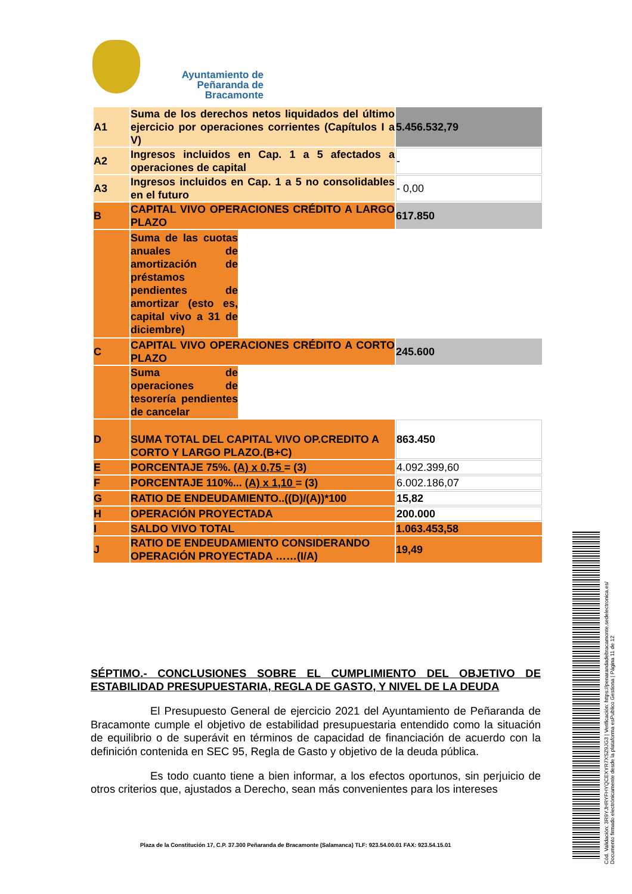Ayuntamiento de
Peñaranda de Bracamonte
| A1 | Suma de los derechos netos liquidados del último ejercicio por operaciones corrientes (Capítulos I a V) | | 5.456.532,79 |
| A2 | Ingresos incluidos en Cap. 1 a 5 afectados a operaciones de capital | | - |
| A3 | Ingresos incluidos en Cap. 1 a 5 no consolidables en el futuro | | - 0,00 |
| B | CAPITAL VIVO OPERACIONES CRÉDITO A LARGO PLAZO | | 617.850 |
| | Suma de las cuotas anuales de amortización de préstamos pendientes de amortizar (esto es, capital vivo a 31 de diciembre) | | |
| C | CAPITAL VIVO OPERACIONES CRÉDITO A CORTO PLAZO | | 245.600 |
| | Suma de operaciones de tesorería pendientes de cancelar | | |
| D | SUMA TOTAL DEL CAPITAL VIVO OP.CREDITO A CORTO Y LARGO PLAZO.(B+C) | | 863.450 |
| E | PORCENTAJE 75%. (A) x 0,75 = (3) | | 4.092.399,60 |
| F | PORCENTAJE 110%... (A) x 1,10 = (3) | | 6.002.186,07 |
| G | RATIO DE ENDEUDAMIENTO..((D)/(A))*100 | | 15,82 |
| H | OPERACIÓN PROYECTADA | | 200.000 |
| I | SALDO VIVO TOTAL | | 1.063.453,58 |
| J | RATIO DE ENDEUDAMIENTO CONSIDERANDO OPERACIÓN PROYECTADA ……(I/A) | | 19,49 |
SÉPTIMO.- CONCLUSIONES SOBRE EL CUMPLIMIENTO DEL OBJETIVO DE ESTABILIDAD PRESUPUESTARIA, REGLA DE GASTO, Y NIVEL DE LA DEUDA
El Presupuesto General de ejercicio 2021 del Ayuntamiento de Peñaranda de Bracamonte cumple el objetivo de estabilidad presupuestaria entendido como la situación de equilibrio o de superávit en términos de capacidad de financiación de acuerdo con la definición contenida en SEC 95, Regla de Gasto y objetivo de la deuda pública.
Es todo cuanto tiene a bien informar, a los efectos oportunos, sin perjuicio de otros criterios que, ajustados a Derecho, sean más convenientes para los intereses
Plaza de la Constitución 17, C.P. 37.300 Peñaranda de Bracamonte (Salamanca) TLF: 923.54.00.01 FAX: 923.54.15.01
Cód. Validación: 3R9YJHRYFHYQCEXYR7XSZ9JG3 | Verificación: https://penarandadebracamonte.sedelectronica.es/
Documento firmado electrónicamente desde la plataforma esPublico Gestiona | Página 11 de 12